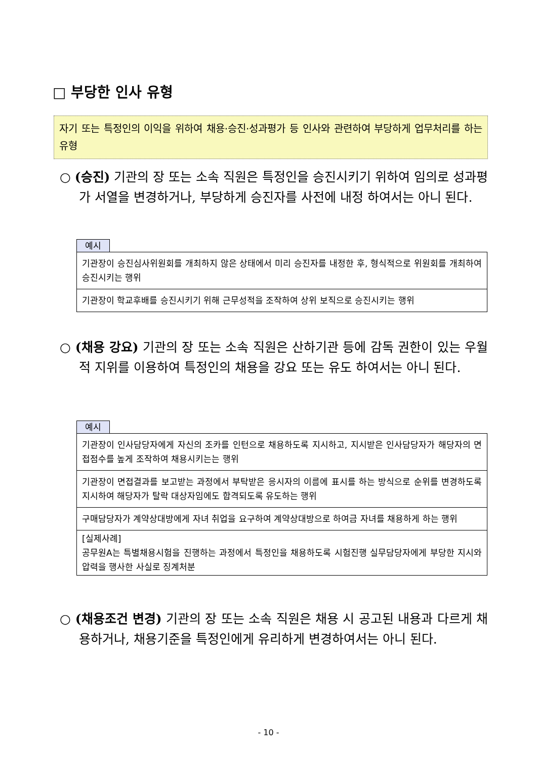□ 부당한 인사 유형
자기 또는 특정인의 이익을 위하여 채용·승진·성과평가 등 인사와 관련하여 부당하게 업무처리를 하는 유형
○ (승진) 기관의 장 또는 소속 직원은 특정인을 승진시키기 위하여 임의로 성과평가 서열을 변경하거나, 부당하게 승진자를 사전에 내정 하여서는 아니 된다.
예시
| 기관장이 승진심사위원회를 개최하지 않은 상태에서 미리 승진자를 내정한 후, 형식적으로 위원회를 개최하여 승진시키는 행위 |
| 기관장이 학교후배를 승진시키기 위해 근무성적을 조작하여 상위 보직으로 승진시키는 행위 |
○ (채용 강요) 기관의 장 또는 소속 직원은 산하기관 등에 감독 권한이 있는 우월적 지위를 이용하여 특정인의 채용을 강요 또는 유도 하여서는 아니 된다.
예시
| 기관장이 인사담당자에게 자신의 조카를 인턴으로 채용하도록 지시하고, 지시받은 인사담당자가 해당자의 면접점수를 높게 조작하여 채용시키는는 행위 |
| 기관장이 면접결과를 보고받는 과정에서 부탁받은 응시자의 이름에 표시를 하는 방식으로 순위를 변경하도록 지시하여 해당자가 탈락 대상자임에도 합격되도록 유도하는 행위 |
| 구매담당자가 계약상대방에게 자녀 취업을 요구하여 계약상대방으로 하여금 자녀를 채용하게 하는 행위 |
| [실제사례] 공무원A는 특별채용시험을 진행하는 과정에서 특정인을 채용하도록 시험진행 실무담당자에게 부당한 지시와 압력을 행사한 사실로 징계처분 |
○ (채용조건 변경) 기관의 장 또는 소속 직원은 채용 시 공고된 내용과 다르게 채용하거나, 채용기준을 특정인에게 유리하게 변경하여서는 아니 된다.
- 10 -